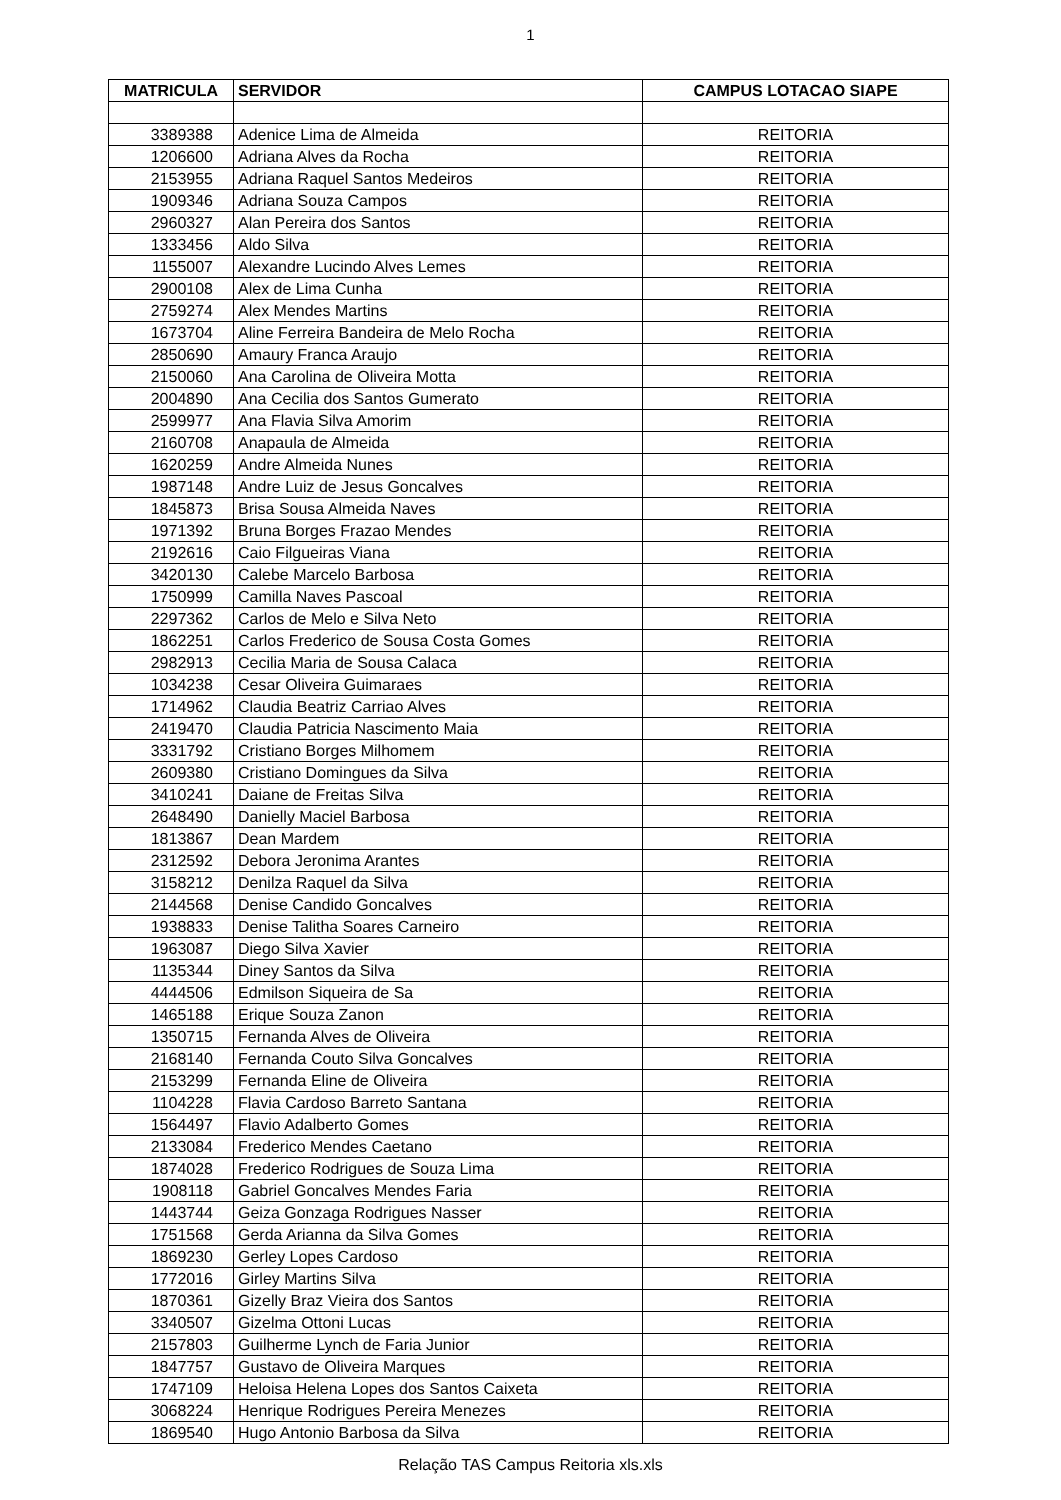1
| MATRICULA | SERVIDOR | CAMPUS LOTACAO SIAPE |
| --- | --- | --- |
| 3389388 | Adenice Lima de Almeida | REITORIA |
| 1206600 | Adriana Alves da Rocha | REITORIA |
| 2153955 | Adriana Raquel Santos Medeiros | REITORIA |
| 1909346 | Adriana Souza Campos | REITORIA |
| 2960327 | Alan Pereira dos Santos | REITORIA |
| 1333456 | Aldo Silva | REITORIA |
| 1155007 | Alexandre Lucindo Alves Lemes | REITORIA |
| 2900108 | Alex de Lima Cunha | REITORIA |
| 2759274 | Alex Mendes Martins | REITORIA |
| 1673704 | Aline Ferreira Bandeira de Melo Rocha | REITORIA |
| 2850690 | Amaury Franca Araujo | REITORIA |
| 2150060 | Ana Carolina de Oliveira Motta | REITORIA |
| 2004890 | Ana Cecilia dos Santos Gumerato | REITORIA |
| 2599977 | Ana Flavia Silva Amorim | REITORIA |
| 2160708 | Anapaula de Almeida | REITORIA |
| 1620259 | Andre Almeida Nunes | REITORIA |
| 1987148 | Andre Luiz de Jesus Goncalves | REITORIA |
| 1845873 | Brisa Sousa Almeida Naves | REITORIA |
| 1971392 | Bruna Borges Frazao Mendes | REITORIA |
| 2192616 | Caio Filgueiras Viana | REITORIA |
| 3420130 | Calebe Marcelo Barbosa | REITORIA |
| 1750999 | Camilla Naves Pascoal | REITORIA |
| 2297362 | Carlos de Melo e Silva Neto | REITORIA |
| 1862251 | Carlos Frederico de Sousa Costa Gomes | REITORIA |
| 2982913 | Cecilia Maria de Sousa Calaca | REITORIA |
| 1034238 | Cesar Oliveira Guimaraes | REITORIA |
| 1714962 | Claudia Beatriz Carriao Alves | REITORIA |
| 2419470 | Claudia Patricia Nascimento Maia | REITORIA |
| 3331792 | Cristiano Borges Milhomem | REITORIA |
| 2609380 | Cristiano Domingues da Silva | REITORIA |
| 3410241 | Daiane de Freitas Silva | REITORIA |
| 2648490 | Danielly Maciel Barbosa | REITORIA |
| 1813867 | Dean Mardem | REITORIA |
| 2312592 | Debora Jeronima Arantes | REITORIA |
| 3158212 | Denilza Raquel da Silva | REITORIA |
| 2144568 | Denise Candido Goncalves | REITORIA |
| 1938833 | Denise Talitha Soares Carneiro | REITORIA |
| 1963087 | Diego Silva Xavier | REITORIA |
| 1135344 | Diney Santos da Silva | REITORIA |
| 4444506 | Edmilson Siqueira de Sa | REITORIA |
| 1465188 | Erique Souza Zanon | REITORIA |
| 1350715 | Fernanda Alves de Oliveira | REITORIA |
| 2168140 | Fernanda Couto Silva Goncalves | REITORIA |
| 2153299 | Fernanda Eline de Oliveira | REITORIA |
| 1104228 | Flavia Cardoso Barreto Santana | REITORIA |
| 1564497 | Flavio Adalberto Gomes | REITORIA |
| 2133084 | Frederico Mendes Caetano | REITORIA |
| 1874028 | Frederico Rodrigues de Souza Lima | REITORIA |
| 1908118 | Gabriel Goncalves Mendes Faria | REITORIA |
| 1443744 | Geiza Gonzaga Rodrigues Nasser | REITORIA |
| 1751568 | Gerda Arianna da Silva Gomes | REITORIA |
| 1869230 | Gerley Lopes Cardoso | REITORIA |
| 1772016 | Girley Martins Silva | REITORIA |
| 1870361 | Gizelly Braz Vieira dos Santos | REITORIA |
| 3340507 | Gizelma Ottoni Lucas | REITORIA |
| 2157803 | Guilherme Lynch de Faria Junior | REITORIA |
| 1847757 | Gustavo de Oliveira Marques | REITORIA |
| 1747109 | Heloisa Helena Lopes dos Santos Caixeta | REITORIA |
| 3068224 | Henrique Rodrigues Pereira Menezes | REITORIA |
| 1869540 | Hugo Antonio Barbosa da Silva | REITORIA |
Relação TAS Campus Reitoria xls.xls